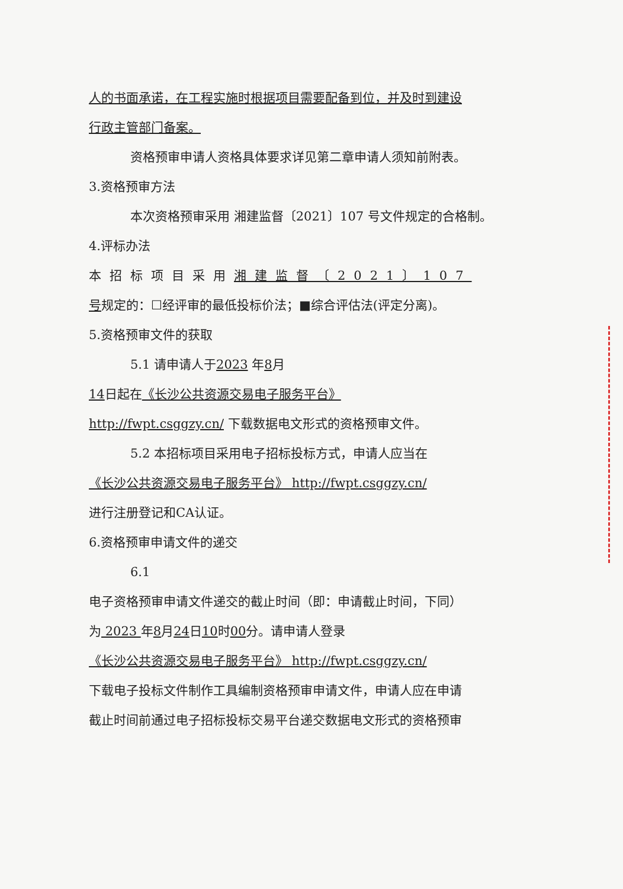人的书面承诺，在工程实施时根据项目需要配备到位，并及时到建设
行政主管部门备案。
资格预审申请人资格具体要求详见第二章申请人须知前附表。
3.资格预审方法
本次资格预审采用 湘建监督〔2021〕107 号文件规定的合格制。
4.评标办法
本招标项目采用湘建监督〔2021〕107
号规定的：☐经评审的最低投标价法；■综合评估法(评定分离)。
5.资格预审文件的获取
5.1 请申请人于2023 年8月
14日起在《长沙公共资源交易电子服务平台》
http://fwpt.csggzy.cn/ 下载数据电文形式的资格预审文件。
5.2 本招标项目采用电子招标投标方式，申请人应当在
《长沙公共资源交易电子服务平台》 http://fwpt.csggzy.cn/
进行注册登记和CA认证。
6.资格预审申请文件的递交
6.1
电子资格预审申请文件递交的截止时间（即：申请截止时间，下同）
为 2023 年8月24日10时00分。请申请人登录
《长沙公共资源交易电子服务平台》 http://fwpt.csggzy.cn/
下载电子投标文件制作工具编制资格预审申请文件，申请人应在申请
截止时间前通过电子招标投标交易平台递交数据电文形式的资格预审